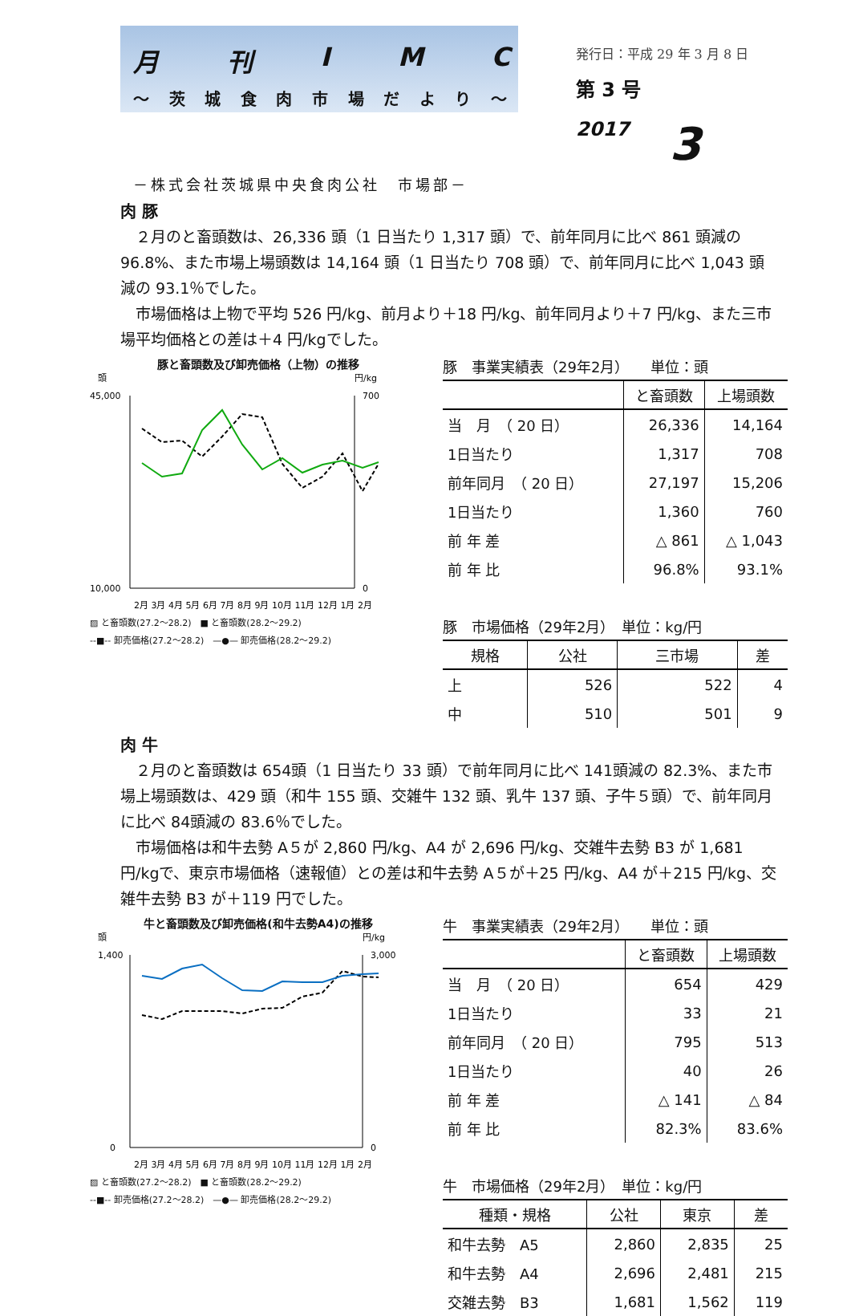月刊IMC
～ 茨城食肉市場だより ～
発行日：平成 29 年 3 月 8 日
第 3 号
2017 3
－株式会社茨城県中央食肉公社　市場部－
肉 豚
２月のと畜頭数は、26,336 頭（1 日当たり 1,317 頭）で、前年同月に比べ 861 頭減の 96.8%、また市場上場頭数は 14,164 頭（1 日当たり 708 頭）で、前年同月に比べ 1,043 頭減の 93.1％でした。
市場価格は上物で平均 526 円/kg、前月より＋18 円/kg、前年同月より＋7 円/kg、また三市場平均価格との差は＋4 円/kgでした。
豚と畜頭数及び卸売価格（上物）の推移
頭
円/kg
45,000
10,000
700
0
2月 3月 4月 5月 6月 7月 8月 9月 10月 11月 12月 1月 2月
▨ と畜頭数(27.2～28.2)　■ と畜頭数(28.2～29.2)
--■-- 卸売価格(27.2～28.2)　—●— 卸売価格(28.2～29.2)
豚 事業実績表（29年2月） 単位：頭
| | と畜頭数 | 上場頭数 |
| --- | --- | --- |
| 当 月 （ 20 日） | 26,336 | 14,164 |
| 1日当たり | 1,317 | 708 |
| 前年同月 （ 20 日） | 27,197 | 15,206 |
| 1日当たり | 1,360 | 760 |
| 前 年 差 | △ 861 | △ 1,043 |
| 前 年 比 | 96.8% | 93.1% |
豚 市場価格（29年2月） 単位：kg/円
| 規格 | 公社 | 三市場 | 差 |
| --- | --- | --- | --- |
| 上 | 526 | 522 | 4 |
| 中 | 510 | 501 | 9 |
肉 牛
２月のと畜頭数は 654頭（1 日当たり 33 頭）で前年同月に比べ 141頭減の 82.3%、また市場上場頭数は、429 頭（和牛 155 頭、交雑牛 132 頭、乳牛 137 頭、子牛５頭）で、前年同月に比べ 84頭減の 83.6％でした。
市場価格は和牛去勢 A５が 2,860 円/kg、A4 が 2,696 円/kg、交雑牛去勢 B3 が 1,681 円/kgで、東京市場価格（速報値）との差は和牛去勢 A５が＋25 円/kg、A4 が＋215 円/kg、交雑牛去勢 B3 が＋119 円でした。
牛と畜頭数及び卸売価格(和牛去勢A4)の推移
頭
円/kg
1,400
0
3,000
0
2月 3月 4月 5月 6月 7月 8月 9月 10月 11月 12月 1月 2月
▨ と畜頭数(27.2～28.2)　■ と畜頭数(28.2～29.2)
--■-- 卸売価格(27.2～28.2)　—●— 卸売価格(28.2～29.2)
牛 事業実績表（29年2月） 単位：頭
| | と畜頭数 | 上場頭数 |
| --- | --- | --- |
| 当 月 （ 20 日） | 654 | 429 |
| 1日当たり | 33 | 21 |
| 前年同月 （ 20 日） | 795 | 513 |
| 1日当たり | 40 | 26 |
| 前 年 差 | △ 141 | △ 84 |
| 前 年 比 | 82.3% | 83.6% |
牛 市場価格（29年2月） 単位：kg/円
| 種類・規格 | 公社 | 東京 | 差 |
| --- | --- | --- | --- |
| 和牛去勢 A5 | 2,860 | 2,835 | 25 |
| 和牛去勢 A4 | 2,696 | 2,481 | 215 |
| 交雑去勢 B3 | 1,681 | 1,562 | 119 |